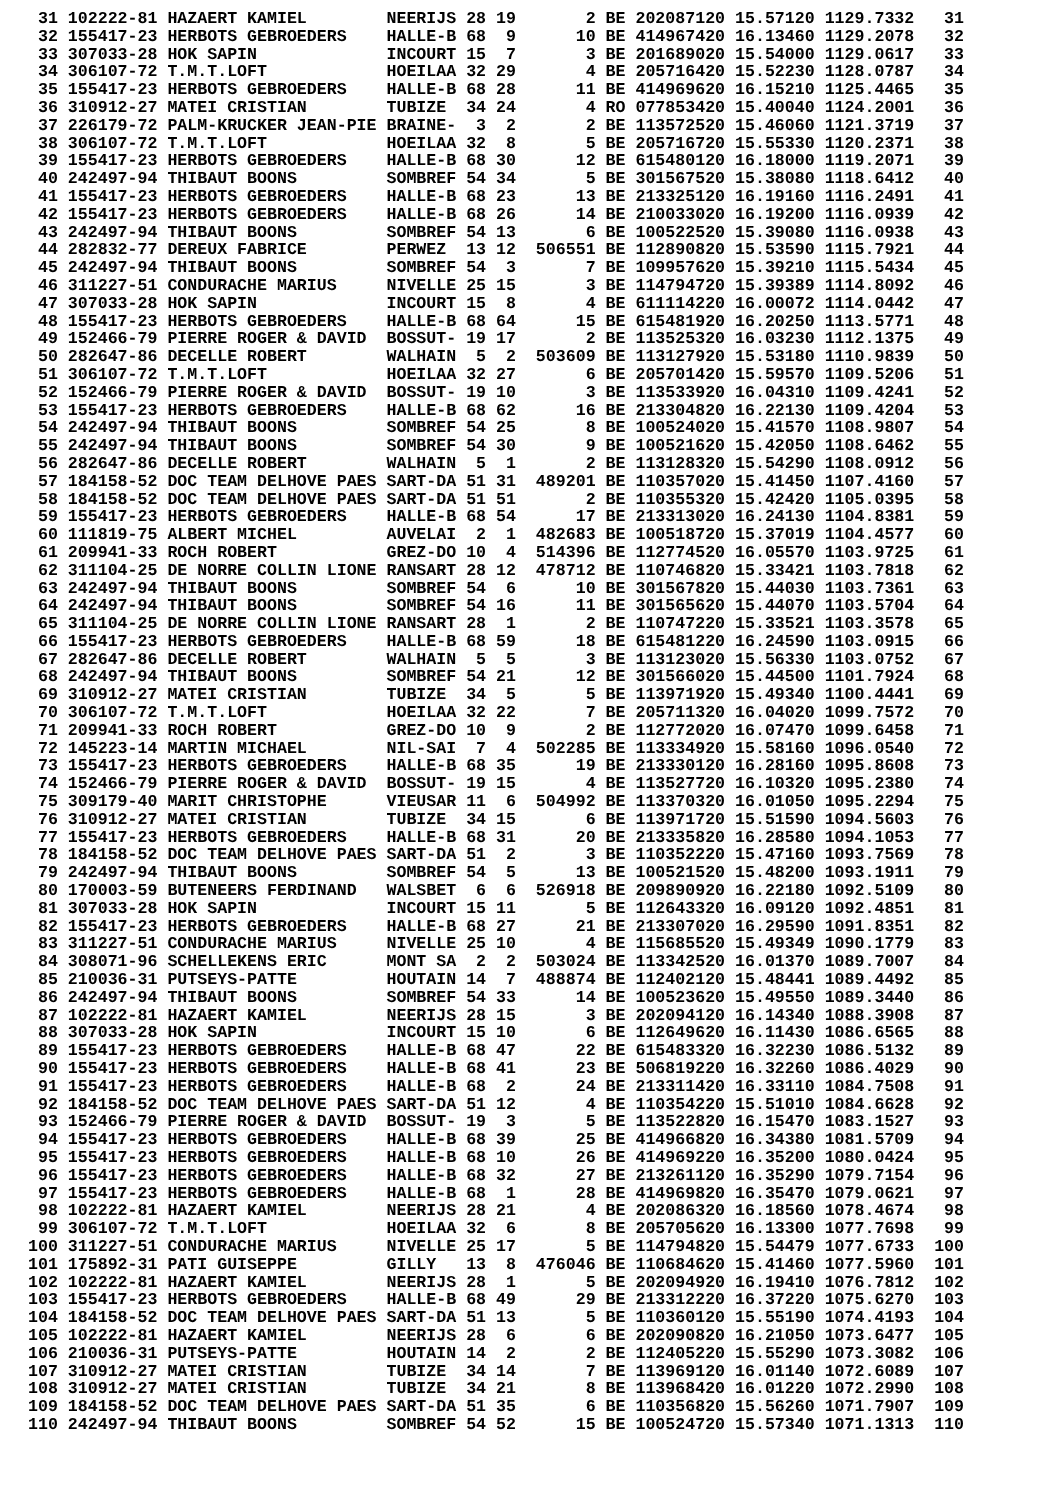31 102222-81 HAZAERT KAMIEL        NEERIJS 28 19       2 BE 202087120 15.57120 1129.7332   31
 32 155417-23 HERBOTS GEBROEDERS    HALLE-B 68  9      10 BE 414967420 16.13460 1129.2078   32
 33 307033-28 HOK SAPIN             INCOURT 15  7       3 BE 201689020 15.54000 1129.0617   33
 34 306107-72 T.M.T.LOFT            HOEILAA 32 29       4 BE 205716420 15.52230 1128.0787   34
 35 155417-23 HERBOTS GEBROEDERS    HALLE-B 68 28      11 BE 414969620 16.15210 1125.4465   35
 36 310912-27 MATEI CRISTIAN        TUBIZE  34 24       4 RO 077853420 15.40040 1124.2001   36
 37 226179-72 PALM-KRUCKER JEAN-PIE BRAINE-  3  2       2 BE 113572520 15.46060 1121.3719   37
 38 306107-72 T.M.T.LOFT            HOEILAA 32  8       5 BE 205716720 15.55330 1120.2371   38
 39 155417-23 HERBOTS GEBROEDERS    HALLE-B 68 30      12 BE 615480120 16.18000 1119.2071   39
 40 242497-94 THIBAUT BOONS         SOMBREF 54 34       5 BE 301567520 15.38080 1118.6412   40
 41 155417-23 HERBOTS GEBROEDERS    HALLE-B 68 23      13 BE 213325120 16.19160 1116.2491   41
 42 155417-23 HERBOTS GEBROEDERS    HALLE-B 68 26      14 BE 210033020 16.19200 1116.0939   42
 43 242497-94 THIBAUT BOONS         SOMBREF 54 13       6 BE 100522520 15.39080 1116.0938   43
 44 282832-77 DEREUX FABRICE        PERWEZ  13 12  506551 BE 112890820 15.53590 1115.7921   44
 45 242497-94 THIBAUT BOONS         SOMBREF 54  3       7 BE 109957620 15.39210 1115.5434   45
 46 311227-51 CONDURACHE MARIUS     NIVELLE 25 15       3 BE 114794720 15.39389 1114.8092   46
 47 307033-28 HOK SAPIN             INCOURT 15  8       4 BE 611114220 16.00072 1114.0442   47
 48 155417-23 HERBOTS GEBROEDERS    HALLE-B 68 64      15 BE 615481920 16.20250 1113.5771   48
 49 152466-79 PIERRE ROGER & DAVID  BOSSUT- 19 17       2 BE 113525320 16.03230 1112.1375   49
 50 282647-86 DECELLE ROBERT        WALHAIN  5  2  503609 BE 113127920 15.53180 1110.9839   50
 51 306107-72 T.M.T.LOFT            HOEILAA 32 27       6 BE 205701420 15.59570 1109.5206   51
 52 152466-79 PIERRE ROGER & DAVID  BOSSUT- 19 10       3 BE 113533920 16.04310 1109.4241   52
 53 155417-23 HERBOTS GEBROEDERS    HALLE-B 68 62      16 BE 213304820 16.22130 1109.4204   53
 54 242497-94 THIBAUT BOONS         SOMBREF 54 25       8 BE 100524020 15.41570 1108.9807   54
 55 242497-94 THIBAUT BOONS         SOMBREF 54 30       9 BE 100521620 15.42050 1108.6462   55
 56 282647-86 DECELLE ROBERT        WALHAIN  5  1       2 BE 113128320 15.54290 1108.0912   56
 57 184158-52 DOC TEAM DELHOVE PAES SART-DA 51 31  489201 BE 110357020 15.41450 1107.4160   57
 58 184158-52 DOC TEAM DELHOVE PAES SART-DA 51 51       2 BE 110355320 15.42420 1105.0395   58
 59 155417-23 HERBOTS GEBROEDERS    HALLE-B 68 54      17 BE 213313020 16.24130 1104.8381   59
 60 111819-75 ALBERT MICHEL         AUVELAI  2  1  482683 BE 100518720 15.37019 1104.4577   60
 61 209941-33 ROCH ROBERT           GREZ-DO 10  4  514396 BE 112774520 16.05570 1103.9725   61
 62 311104-25 DE NORRE COLLIN LIONE RANSART 28 12  478712 BE 110746820 15.33421 1103.7818   62
 63 242497-94 THIBAUT BOONS         SOMBREF 54  6      10 BE 301567820 15.44030 1103.7361   63
 64 242497-94 THIBAUT BOONS         SOMBREF 54 16      11 BE 301565620 15.44070 1103.5704   64
 65 311104-25 DE NORRE COLLIN LIONE RANSART 28  1       2 BE 110747220 15.33521 1103.3578   65
 66 155417-23 HERBOTS GEBROEDERS    HALLE-B 68 59      18 BE 615481220 16.24590 1103.0915   66
 67 282647-86 DECELLE ROBERT        WALHAIN  5  5       3 BE 113123020 15.56330 1103.0752   67
 68 242497-94 THIBAUT BOONS         SOMBREF 54 21      12 BE 301566020 15.44500 1101.7924   68
 69 310912-27 MATEI CRISTIAN        TUBIZE  34  5       5 BE 113971920 15.49340 1100.4441   69
 70 306107-72 T.M.T.LOFT            HOEILAA 32 22       7 BE 205711320 16.04020 1099.7572   70
 71 209941-33 ROCH ROBERT           GREZ-DO 10  9       2 BE 112772020 16.07470 1099.6458   71
 72 145223-14 MARTIN MICHAEL        NIL-SAI  7  4  502285 BE 113334920 15.58160 1096.0540   72
 73 155417-23 HERBOTS GEBROEDERS    HALLE-B 68 35      19 BE 213330120 16.28160 1095.8608   73
 74 152466-79 PIERRE ROGER & DAVID  BOSSUT- 19 15       4 BE 113527720 16.10320 1095.2380   74
 75 309179-40 MARIT CHRISTOPHE      VIEUSAR 11  6  504992 BE 113370320 16.01050 1095.2294   75
 76 310912-27 MATEI CRISTIAN        TUBIZE  34 15       6 BE 113971720 15.51590 1094.5603   76
 77 155417-23 HERBOTS GEBROEDERS    HALLE-B 68 31      20 BE 213335820 16.28580 1094.1053   77
 78 184158-52 DOC TEAM DELHOVE PAES SART-DA 51  2       3 BE 110352220 15.47160 1093.7569   78
 79 242497-94 THIBAUT BOONS         SOMBREF 54  5      13 BE 100521520 15.48200 1093.1911   79
 80 170003-59 BUTENEERS FERDINAND   WALSBET  6  6  526918 BE 209890920 16.22180 1092.5109   80
 81 307033-28 HOK SAPIN             INCOURT 15 11       5 BE 112643320 16.09120 1092.4851   81
 82 155417-23 HERBOTS GEBROEDERS    HALLE-B 68 27      21 BE 213307020 16.29590 1091.8351   82
 83 311227-51 CONDURACHE MARIUS     NIVELLE 25 10       4 BE 115685520 15.49349 1090.1779   83
 84 308071-96 SCHELLEKENS ERIC      MONT SA  2  2  503024 BE 113342520 16.01370 1089.7007   84
 85 210036-31 PUTSEYS-PATTE         HOUTAIN 14  7  488874 BE 112402120 15.48441 1089.4492   85
 86 242497-94 THIBAUT BOONS         SOMBREF 54 33      14 BE 100523620 15.49550 1089.3440   86
 87 102222-81 HAZAERT KAMIEL        NEERIJS 28 15       3 BE 202094120 16.14340 1088.3908   87
 88 307033-28 HOK SAPIN             INCOURT 15 10       6 BE 112649620 16.11430 1086.6565   88
 89 155417-23 HERBOTS GEBROEDERS    HALLE-B 68 47      22 BE 615483320 16.32230 1086.5132   89
 90 155417-23 HERBOTS GEBROEDERS    HALLE-B 68 41      23 BE 506819220 16.32260 1086.4029   90
 91 155417-23 HERBOTS GEBROEDERS    HALLE-B 68  2      24 BE 213311420 16.33110 1084.7508   91
 92 184158-52 DOC TEAM DELHOVE PAES SART-DA 51 12       4 BE 110354220 15.51010 1084.6628   92
 93 152466-79 PIERRE ROGER & DAVID  BOSSUT- 19  3       5 BE 113522820 16.15470 1083.1527   93
 94 155417-23 HERBOTS GEBROEDERS    HALLE-B 68 39      25 BE 414966820 16.34380 1081.5709   94
 95 155417-23 HERBOTS GEBROEDERS    HALLE-B 68 10      26 BE 414969220 16.35200 1080.0424   95
 96 155417-23 HERBOTS GEBROEDERS    HALLE-B 68 32      27 BE 213261120 16.35290 1079.7154   96
 97 155417-23 HERBOTS GEBROEDERS    HALLE-B 68  1      28 BE 414969820 16.35470 1079.0621   97
 98 102222-81 HAZAERT KAMIEL        NEERIJS 28 21       4 BE 202086320 16.18560 1078.4674   98
 99 306107-72 T.M.T.LOFT            HOEILAA 32  6       8 BE 205705620 16.13300 1077.7698   99
100 311227-51 CONDURACHE MARIUS     NIVELLE 25 17       5 BE 114794820 15.54479 1077.6733  100
101 175892-31 PATI GUISEPPE         GILLY   13  8  476046 BE 110684620 15.41460 1077.5960  101
102 102222-81 HAZAERT KAMIEL        NEERIJS 28  1       5 BE 202094920 16.19410 1076.7812  102
103 155417-23 HERBOTS GEBROEDERS    HALLE-B 68 49      29 BE 213312220 16.37220 1075.6270  103
104 184158-52 DOC TEAM DELHOVE PAES SART-DA 51 13       5 BE 110360120 15.55190 1074.4193  104
105 102222-81 HAZAERT KAMIEL        NEERIJS 28  6       6 BE 202090820 16.21050 1073.6477  105
106 210036-31 PUTSEYS-PATTE         HOUTAIN 14  2       2 BE 112405220 15.55290 1073.3082  106
107 310912-27 MATEI CRISTIAN        TUBIZE  34 14       7 BE 113969120 16.01140 1072.6089  107
108 310912-27 MATEI CRISTIAN        TUBIZE  34 21       8 BE 113968420 16.01220 1072.2990  108
109 184158-52 DOC TEAM DELHOVE PAES SART-DA 51 35       6 BE 110356820 15.56260 1071.7907  109
110 242497-94 THIBAUT BOONS         SOMBREF 54 52      15 BE 100524720 15.57340 1071.1313  110